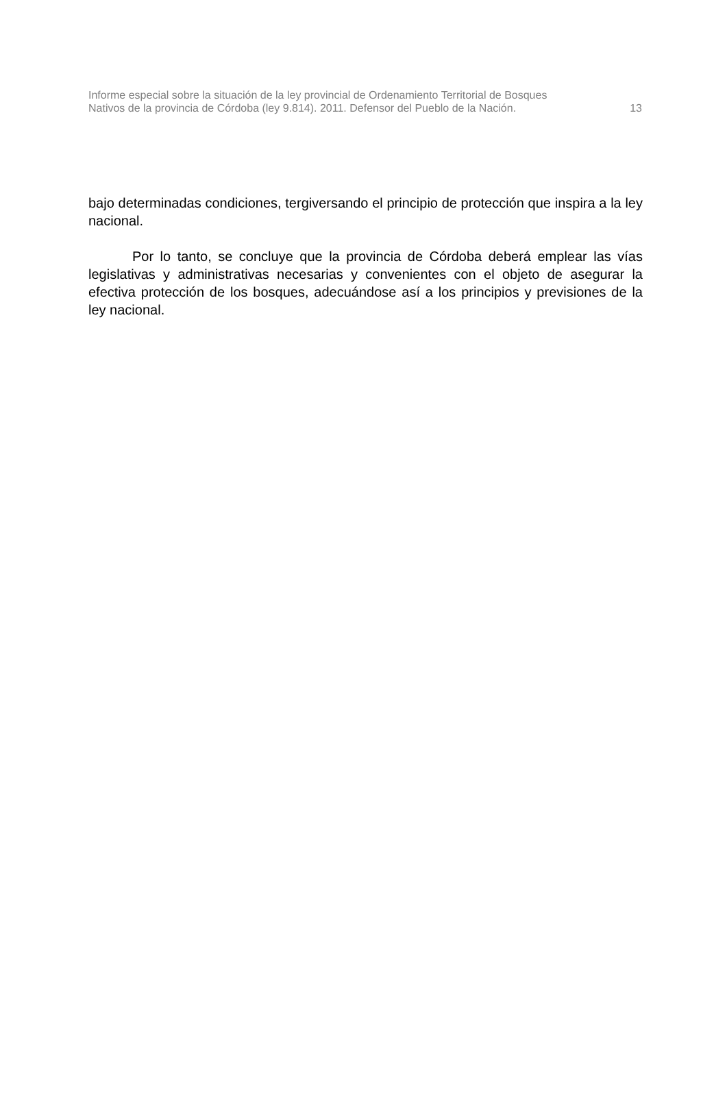Informe especial sobre la situación de la ley provincial de Ordenamiento Territorial de Bosques
Nativos de la provincia de Córdoba (ley 9.814). 2011. Defensor del Pueblo de la Nación.
13
bajo determinadas condiciones, tergiversando el principio de protección que inspira a la ley nacional.
Por lo tanto, se concluye que la provincia de Córdoba deberá emplear las vías legislativas y administrativas necesarias y convenientes con el objeto de asegurar la efectiva protección de los bosques, adecuándose así a los principios y previsiones de la ley nacional.